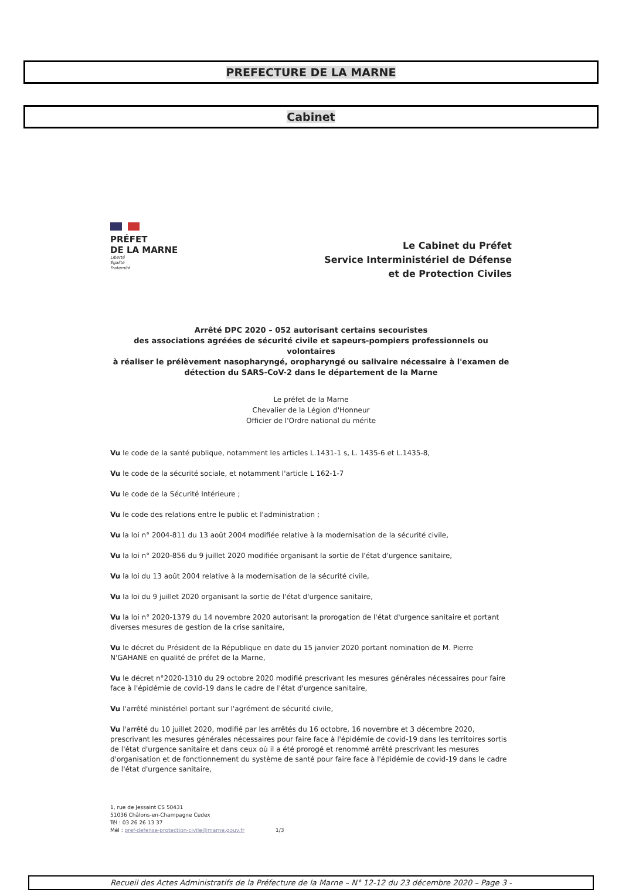PREFECTURE DE LA MARNE
Cabinet
PRÉFET
DE LA MARNE
Liberté
Égalité
Fraternité
Le Cabinet du Préfet
Service Interministériel de Défense
et de Protection Civiles
Arrêté DPC 2020 – 052 autorisant certains secouristes
des associations agréées de sécurité civile et sapeurs-pompiers professionnels ou volontaires
à réaliser le prélèvement nasopharyngé, oropharyngé ou salivaire nécessaire à l'examen de
détection du SARS-CoV-2 dans le département de la Marne
Le préfet de la Marne
Chevalier de la Légion d'Honneur
Officier de l'Ordre national du mérite
Vu le code de la santé publique, notamment les articles L.1431-1 s, L. 1435-6 et L.1435-8,
Vu le code de la sécurité sociale, et notamment l'article L 162-1-7
Vu le code de la Sécurité Intérieure ;
Vu le code des relations entre le public et l'administration ;
Vu la loi n° 2004-811 du 13 août 2004 modifiée relative à la modernisation de la sécurité civile,
Vu la loi n° 2020-856 du 9 juillet 2020 modifiée organisant la sortie de l'état d'urgence sanitaire,
Vu la loi du 13 août 2004 relative à la modernisation de la sécurité civile,
Vu la loi du 9 juillet 2020 organisant la sortie de l'état d'urgence sanitaire,
Vu la loi n° 2020-1379 du 14 novembre 2020 autorisant la prorogation de l'état d'urgence sanitaire et portant diverses mesures de gestion de la crise sanitaire,
Vu le décret du Président de la République en date du 15 janvier 2020 portant nomination de M. Pierre N'GAHANE en qualité de préfet de la Marne,
Vu le décret n°2020-1310 du 29 octobre 2020 modifié prescrivant les mesures générales nécessaires pour faire face à l'épidémie de covid-19 dans le cadre de l'état d'urgence sanitaire,
Vu l'arrêté ministériel portant sur l'agrément de sécurité civile,
Vu l'arrêté du 10 juillet 2020, modifié par les arrêtés du 16 octobre, 16 novembre et 3 décembre 2020, prescrivant les mesures générales nécessaires pour faire face à l'épidémie de covid-19 dans les territoires sortis de l'état d'urgence sanitaire et dans ceux où il a été prorogé et renommé arrêté prescrivant les mesures d'organisation et de fonctionnement du système de santé pour faire face à l'épidémie de covid-19 dans le cadre de l'état d'urgence sanitaire,
1, rue de Jessaint CS 50431
51036 Châlons-en-Champagne Cedex
Tél : 03 26 26 13 37
Mél : pref-defense-protection-civile@marne.gouv.fr 1/3
Recueil des Actes Administratifs de la Préfecture de la Marne – N° 12-12 du 23 décembre 2020 – Page 3 -